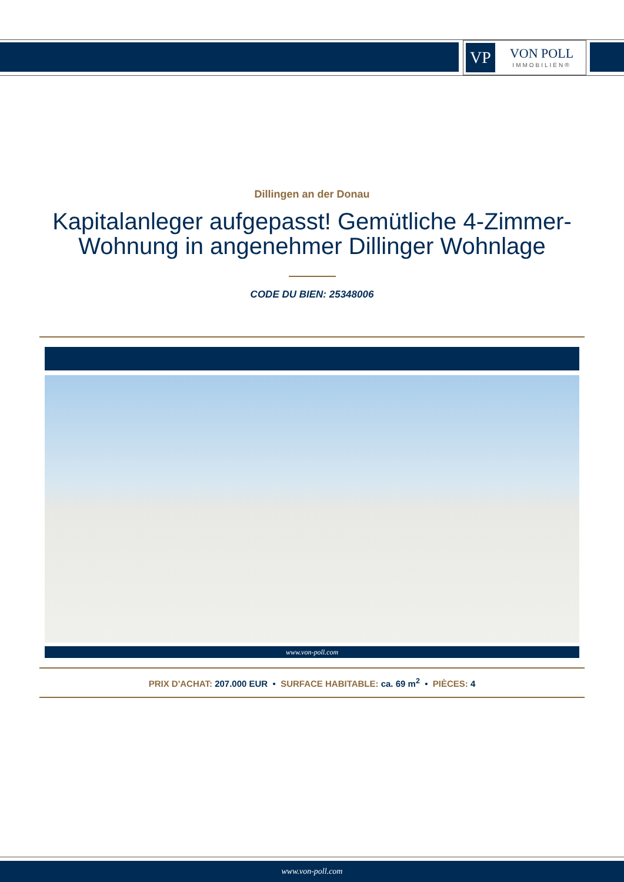VP
VON POLL
IMMOBILIEN®
Dillingen an der Donau
Kapitalanleger aufgepasst! Gemütliche 4-Zimmer-Wohnung in angenehmer Dillinger Wohnlage
CODE DU BIEN: 25348006
www.von-poll.com
PRIX D'ACHAT: 207.000 EUR • SURFACE HABITABLE: ca. 69 m<sup>2</sup> • PIÈCES: 4
www.von-poll.com